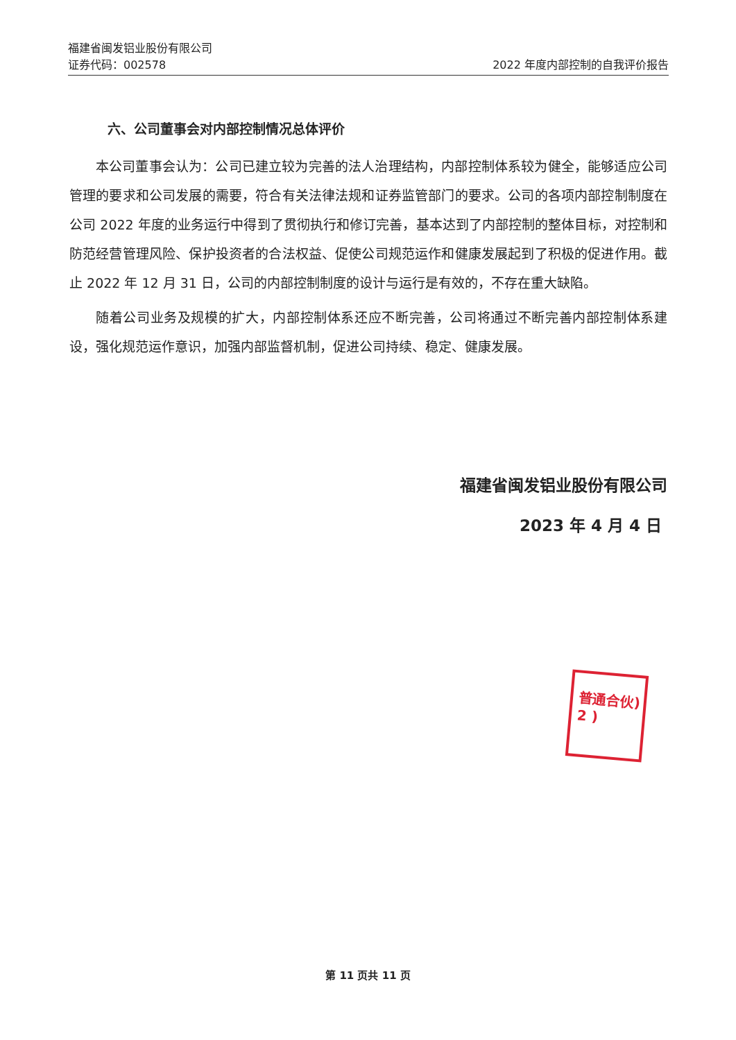福建省闽发铝业股份有限公司
证券代码：002578 2022 年度内部控制的自我评价报告
六、公司董事会对内部控制情况总体评价
本公司董事会认为：公司已建立较为完善的法人治理结构，内部控制体系较为健全，能够适应公司管理的要求和公司发展的需要，符合有关法律法规和证券监管部门的要求。公司的各项内部控制制度在公司 2022 年度的业务运行中得到了贯彻执行和修订完善，基本达到了内部控制的整体目标，对控制和防范经营管理风险、保护投资者的合法权益、促使公司规范运作和健康发展起到了积极的促进作用。截止 2022 年 12 月 31 日，公司的内部控制制度的设计与运行是有效的，不存在重大缺陷。
随着公司业务及规模的扩大，内部控制体系还应不断完善，公司将通过不断完善内部控制体系建设，强化规范运作意识，加强内部监督机制，促进公司持续、稳定、健康发展。
福建省闽发铝业股份有限公司
2023 年 4 月 4 日
普通合伙)
2 )
第 11 页共 11 页